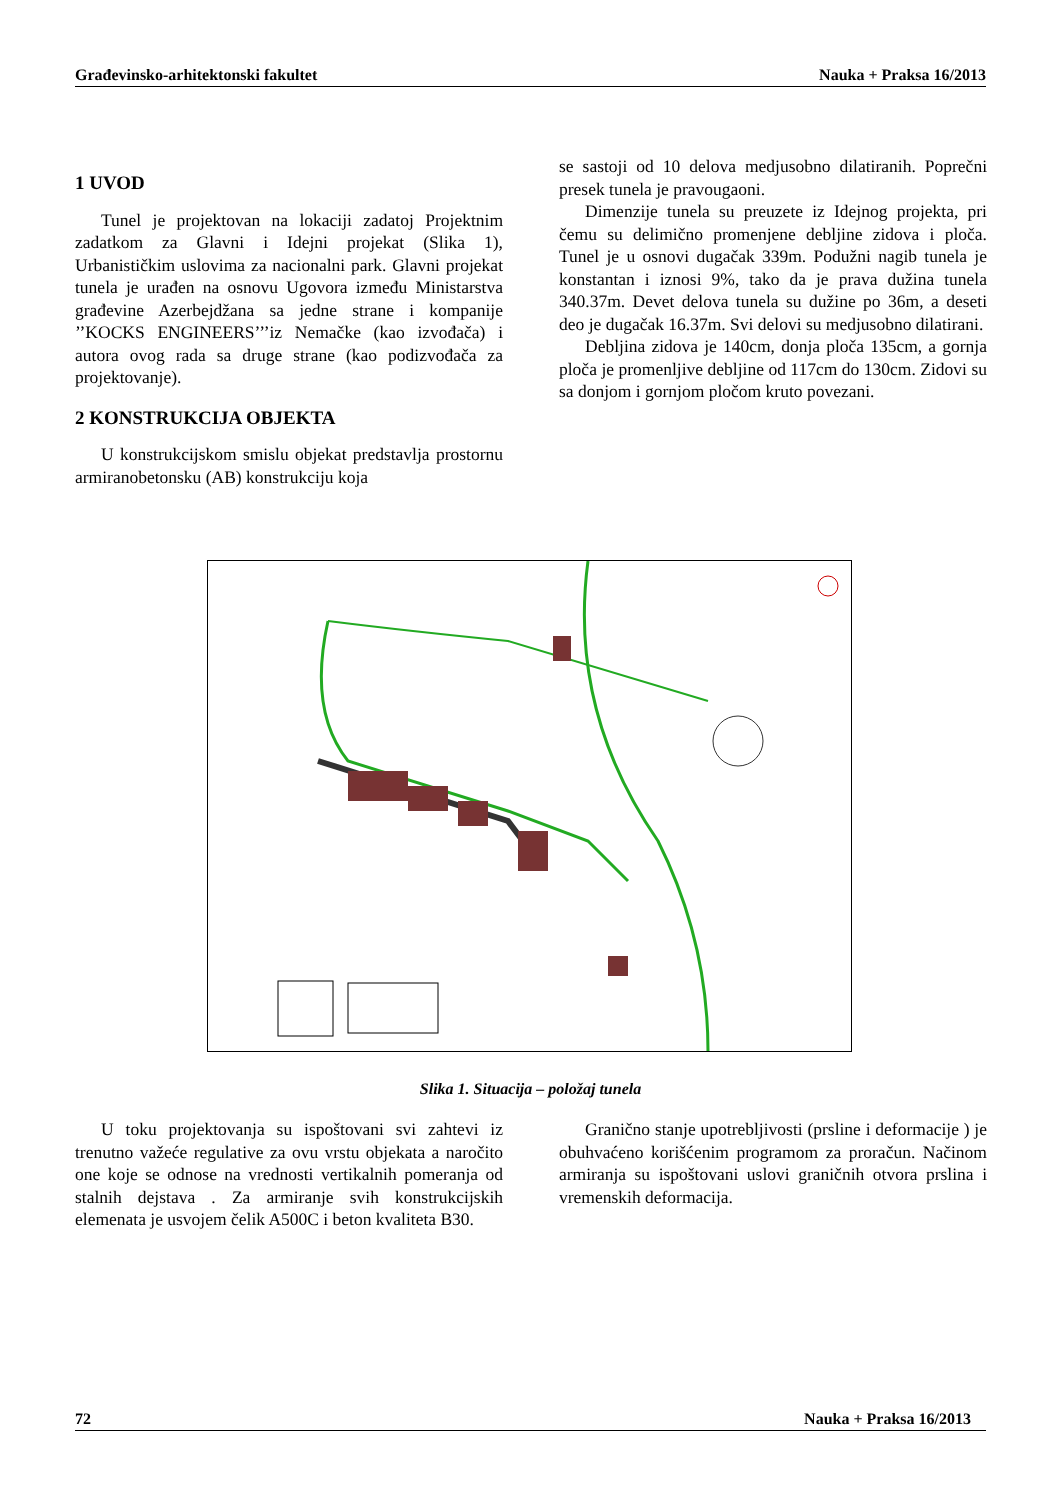Građevinsko-arhitektonski fakultet Nauka + Praksa 16/2013
1 UVOD
Tunel je projektovan na lokaciji zadatoj Projektnim zadatkom za Glavni i Idejni projekat (Slika 1), Urbanističkim uslovima za nacionalni park. Glavni projekat tunela je urađen na osnovu Ugovora između Ministarstva građevine Azerbejdžana sa jedne strane i kompanije ’’KOCKS ENGINEERS’’’iz Nemačke (kao izvođača) i autora ovog rada sa druge strane (kao podizvođača za projektovanje).
2 KONSTRUKCIJA OBJEKTA
U konstrukcijskom smislu objekat predstavlja prostornu armiranobetonsku (AB) konstrukciju koja
se sastoji od 10 delova medjusobno dilatiranih. Poprečni presek tunela je pravougaoni.
Dimenzije tunela su preuzete iz Idejnog projekta, pri čemu su delimično promenjene debljine zidova i ploča. Tunel je u osnovi dugačak 339m. Podužni nagib tunela je konstantan i iznosi 9%, tako da je prava dužina tunela 340.37m. Devet delova tunela su dužine po 36m, a deseti deo je dugačak 16.37m. Svi delovi su medjusobno dilatirani.
Debljina zidova je 140cm, donja ploča 135cm, a gornja ploča je promenljive debljine od 117cm do 130cm. Zidovi su sa donjom i gornjom pločom kruto povezani.
Slika 1. Situacija – položaj tunela
U toku projektovanja su ispoštovani svi zahtevi iz trenutno važeće regulative za ovu vrstu objekata a naročito one koje se odnose na vrednosti vertikalnih pomeranja od stalnih dejstava . Za armiranje svih konstrukcijskih elemenata je usvojem čelik A500C i beton kvaliteta B30.
Granično stanje upotrebljivosti (prsline i deformacije ) je obuhvaćeno korišćenim programom za proračun. Načinom armiranja su ispoštovani uslovi graničnih otvora prslina i vremenskih deformacija.
72 Nauka + Praksa 16/2013